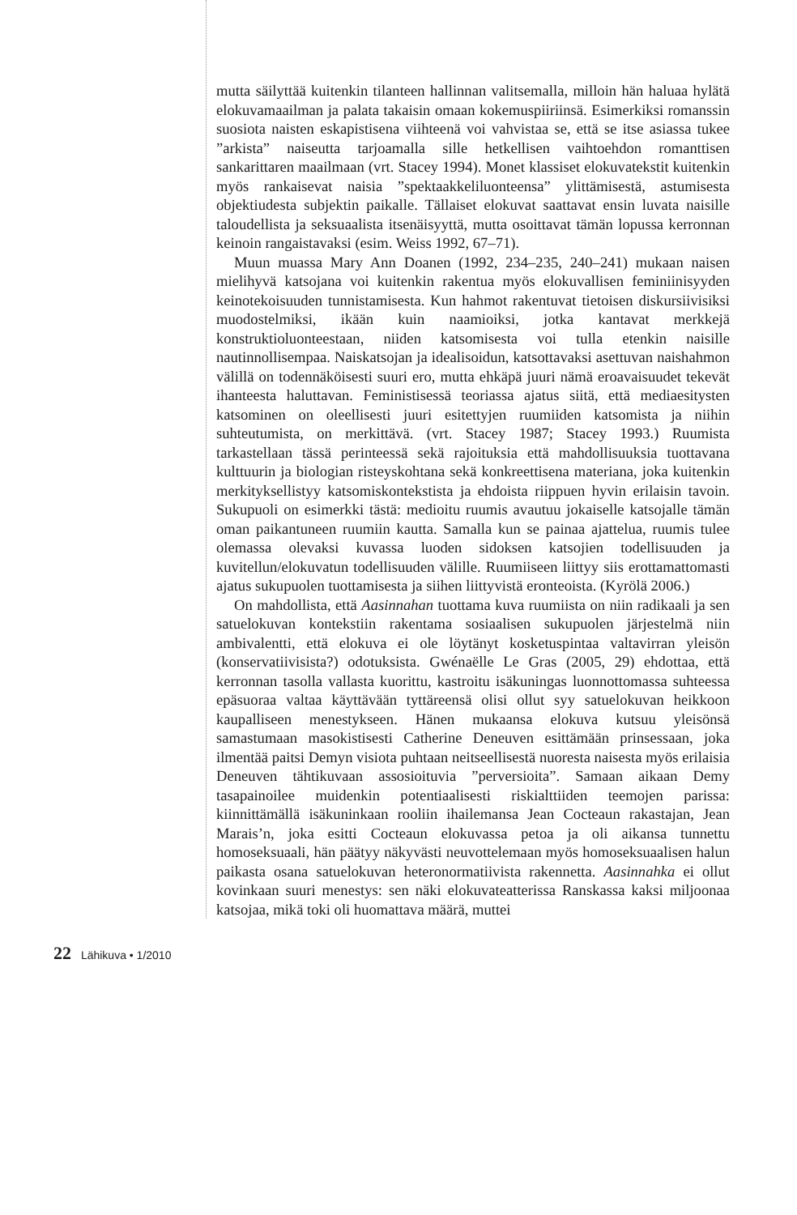mutta säilyttää kuitenkin tilanteen hallinnan valitsemalla, milloin hän haluaa hylätä elokuvamaailman ja palata takaisin omaan kokemuspiiriinsä. Esimerkiksi romanssin suosiota naisten eskapistisena viihteenä voi vahvistaa se, että se itse asiassa tukee ”arkista” naiseutta tarjoamalla sille hetkellisen vaihtoehdon romanttisen sankarittaren maailmaan (vrt. Stacey 1994). Monet klassiset elokuvatekstit kuitenkin myös rankaisevat naisia ”spektaakkeliluonteensa” ylittämisestä, astumisesta objektiudesta subjektin paikalle. Tällaiset elokuvat saattavat ensin luvata naisille taloudellista ja seksuaalista itsenäisyyttä, mutta osoittavat tämän lopussa kerronnan keinoin rangaistavaksi (esim. Weiss 1992, 67–71).
Muun muassa Mary Ann Doanen (1992, 234–235, 240–241) mukaan naisen mielihyvä katsojana voi kuitenkin rakentua myös elokuvallisen feminiinisyyden keinotekoisuuden tunnistamisesta. Kun hahmot rakentuvat tietoisen diskursiivisiksi muodostelmiksi, ikään kuin naamioiksi, jotka kantavat merkkejä konstruktioluonteestaan, niiden katsomisesta voi tulla etenkin naisille nautinnollisempaa. Naiskatsojan ja idealisoidun, katsottavaksi asettuvan naishahmon välillä on todennäköisesti suuri ero, mutta ehkäpä juuri nämä eroavaisuudet tekevät ihanteesta haluttavan. Feministisessä teoriassa ajatus siitä, että mediaesitysten katsominen on oleellisesti juuri esitettyjen ruumiiden katsomista ja niihin suhteutumista, on merkittävä. (vrt. Stacey 1987; Stacey 1993.) Ruumista tarkastellaan tässä perinteessä sekä rajoituksia että mahdollisuuksia tuottavana kulttuurin ja biologian risteyskohtana sekä konkreettisena materiana, joka kuitenkin merkityksellistyy katsomiskontekstista ja ehdoista riippuen hyvin erilaisin tavoin. Sukupuoli on esimerkki tästä: medioitu ruumis avautuu jokaiselle katsojalle tämän oman paikantuneen ruumiin kautta. Samalla kun se painaa ajattelua, ruumis tulee olemassa olevaksi kuvassa luoden sidoksen katsojien todellisuuden ja kuvitellun/elokuvatun todellisuuden välille. Ruumiiseen liittyy siis erottamattomasti ajatus sukupuolen tuottamisesta ja siihen liittyvistä eronteoista. (Kyrölä 2006.)
On mahdollista, että Aasinnahan tuottama kuva ruumiista on niin radikaali ja sen satuelokuvan kontekstiin rakentama sosiaalisen sukupuolen järjestelmä niin ambivalentti, että elokuva ei ole löytänyt kosketuspintaa valtavirran yleisön (konservatiivisista?) odotuksista. Gwénaëlle Le Gras (2005, 29) ehdottaa, että kerronnan tasolla vallasta kuorittu, kastroitu isäkuningas luonnottomassa suhteessa epäsuoraa valtaa käyttävään tyttäreensä olisi ollut syy satuelokuvan heikkoon kaupalliseen menestykseen. Hänen mukaansa elokuva kutsuu yleisönsä samastumaan masokistisesti Catherine Deneuven esittämään prinsessaan, joka ilmentää paitsi Demyn visiota puhtaan neitseellisestä nuoresta naisesta myös erilaisia Deneuven tähtikuvaan assosioituvia ”perversioita”. Samaan aikaan Demy tasapainoilee muidenkin potentiaalisesti riskialttiiden teemojen parissa: kiinnittämällä isäkuninkaan rooliin ihailemansa Jean Cocteaun rakastajan, Jean Marais’n, joka esitti Cocteaun elokuvassa petoa ja oli aikansa tunnettu homoseksuaali, hän päätyy näkyvästi neuvottelemaan myös homoseksuaalisen halun paikasta osana satuelokuvan heteronormatiivista rakennetta. Aasinnahka ei ollut kovinkaan suuri menestys: sen näki elokuvateatterissa Ranskassa kaksi miljoonaa katsojaa, mikä toki oli huomattava määrä, muttei
22 Lähikuva • 1/2010